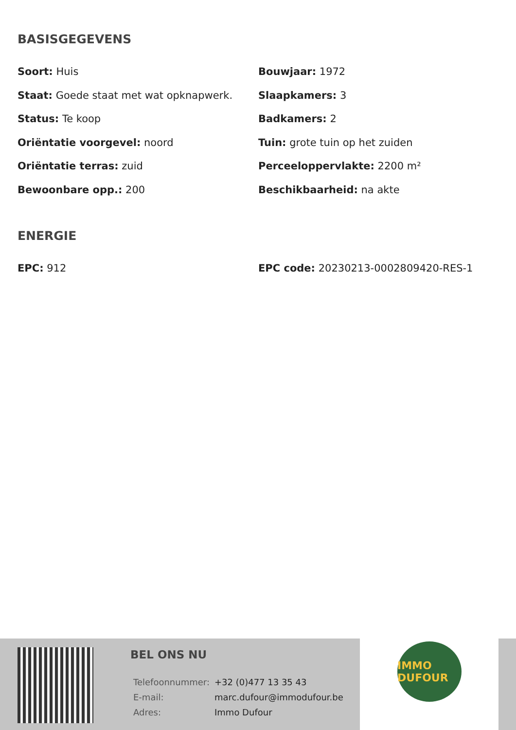BASISGEGEVENS
Soort: Huis
Bouwjaar: 1972
Staat: Goede staat met wat opknapwerk.
Slaapkamers: 3
Status: Te koop
Badkamers: 2
Oriëntatie voorgevel: noord
Tuin: grote tuin op het zuiden
Oriëntatie terras: zuid
Perceeloppervlakte: 2200 m²
Bewoonbare opp.: 200
Beschikbaarheid: na akte
ENERGIE
EPC: 912
EPC code: 20230213-0002809420-RES-1
BEL ONS NU
| Telefoonnummer: | +32 (0)477 13 35 43 |
| E-mail: | marc.dufour@immodufour.be |
| Adres: | Immo Dufour |
IMMO DUFOUR